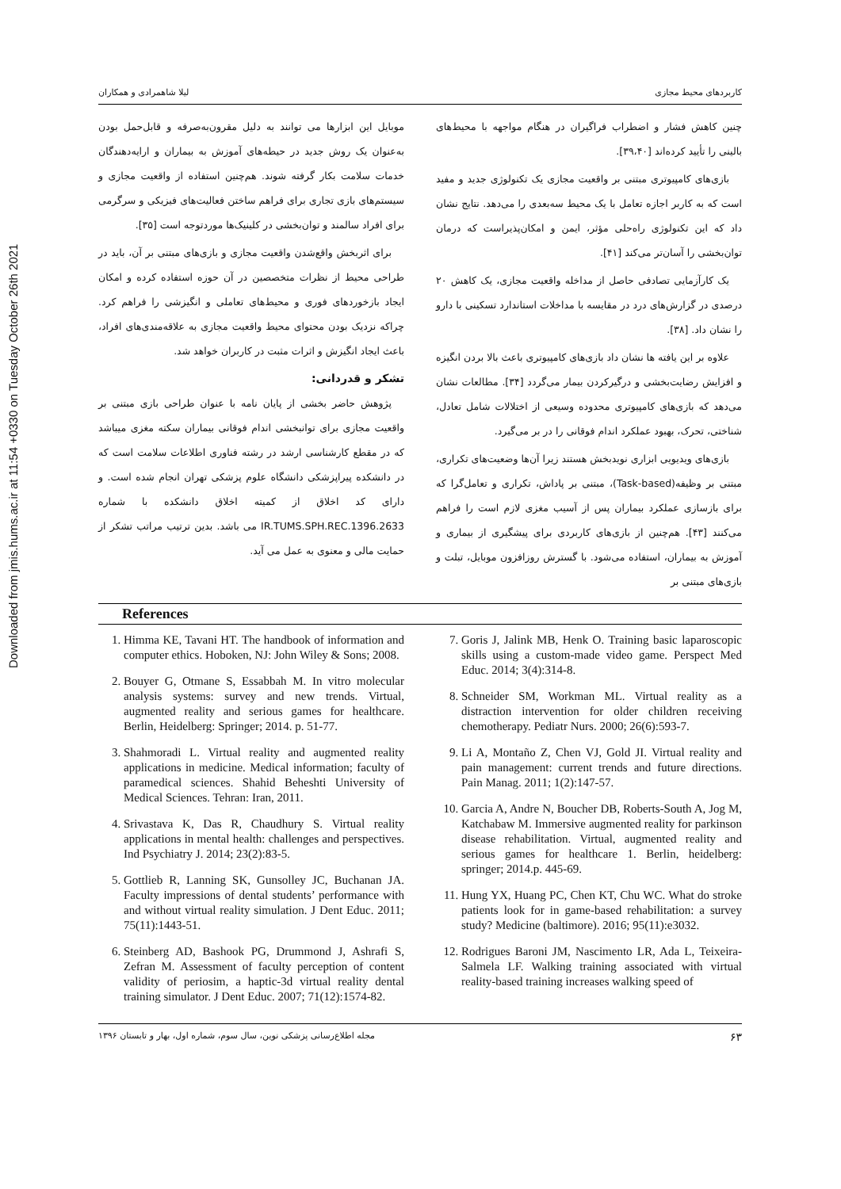Downloaded from jmis.hums.ac.ir at 11:54 +0330 on Tuesday October 26th 2021
کاربردهای محیط مجازی لیلا شاهمرادی و همکاران
چنین کاهش فشار و اضطراب فراگیران در هنگام مواجهه با محیط‌های بالینی را تأیید کرده‌اند [۳۹،۴۰].
بازی‌های کامپیوتری مبتنی بر واقعیت مجازی یک تکنولوژی جدید و مفید است که به کاربر اجازه تعامل با یک محیط سه‌بعدی را می‌دهد. نتایج نشان داد که این تکنولوژی راه‌حلی مؤثر، ایمن و امکان‌پذیراست که درمان توان‌بخشی را آسان‌تر می‌کند [۴۱].
یک کارآزمایی تصادفی حاصل از مداخله واقعیت مجازی، یک کاهش ۲۰ درصدی در گزارش‌های درد در مقایسه با مداخلات استاندارد تسکینی با دارو را نشان داد. [۳۸].
علاوه بر این یافته ها نشان داد بازی‌های کامپیوتری باعث بالا بردن انگیزه و افزایش رضایت‌بخشی و درگیرکردن بیمار می‌گردد [۳۴]. مطالعات نشان می‌دهد که بازی‌های کامپیوتری محدوده وسیعی از اختلالات شامل تعادل، شناختی، تحرک، بهبود عملکرد اندام فوقانی را در بر می‌گیرد.
بازی‌های ویدیویی ابزاری نویدبخش هستند زیرا آن‌ها وضعیت‌های تکراری، مبتنی بر وظیفه(Task-based)، مبتنی بر پاداش، تکراری و تعامل‌گرا که برای بازسازی عملکرد بیماران پس از آسیب مغزی لازم است را فراهم می‌کنند [۴۳]. هم‌چنین از بازی‌های کاربردی برای پیشگیری از بیماری و آموزش به بیماران، استفاده می‌شود. با گسترش روزافزون موبایل، تبلت و بازی‌های مبتنی بر
موبایل این ابزارها می توانند به دلیل مقرون‌به‌صرفه و قابل‌حمل بودن به‌عنوان یک روش جدید در حیطه‌های آموزش به بیماران و ارایه‌دهندگان خدمات سلامت بکار گرفته شوند. هم‌چنین استفاده از واقعیت مجازی و سیستم‌های بازی تجاری برای فراهم ساختن فعالیت‌های فیزیکی و سرگرمی برای افراد سالمند و توان‌بخشی در کلینیک‌ها موردتوجه است [۳۵].
برای اثربخش واقع‌شدن واقعیت مجازی و بازی‌های مبتنی بر آن، باید در طراحی محیط از نظرات متخصصین در آن حوزه استفاده کرده و امکان ایجاد بازخوردهای فوری و محیط‌های تعاملی و انگیزشی را فراهم کرد. چراکه نزدیک بودن محتوای محیط واقعیت مجازی به علاقه‌مندی‌های افراد، باعث ایجاد انگیزش و اثرات مثبت در کاربران خواهد شد.
تشکر و قدردانی:
پژوهش حاضر بخشی از پایان نامه با عنوان طراحی بازی مبتنی بر واقعیت مجازی برای توانبخشی اندام فوقانی بیماران سکته مغزی میباشد که در مقطع کارشناسی ارشد در رشته فناوری اطلاعات سلامت است که در دانشکده پیراپزشکی دانشگاه علوم پزشکی تهران انجام شده است. و دارای کد اخلاق از کمیته اخلاق دانشکده با شماره IR.TUMS.SPH.REC.1396.2633 می باشد. بدین ترتیب مراتب تشکر از حمایت مالی و معنوی به عمل می آید.
References
1. Himma KE, Tavani HT. The handbook of information and computer ethics. Hoboken, NJ: John Wiley & Sons; 2008.
2. Bouyer G, Otmane S, Essabbah M. In vitro molecular analysis systems: survey and new trends. Virtual, augmented reality and serious games for healthcare. Berlin, Heidelberg: Springer; 2014. p. 51-77.
3. Shahmoradi L. Virtual reality and augmented reality applications in medicine. Medical information; faculty of paramedical sciences. Shahid Beheshti University of Medical Sciences. Tehran: Iran, 2011.
4. Srivastava K, Das R, Chaudhury S. Virtual reality applications in mental health: challenges and perspectives. Ind Psychiatry J. 2014; 23(2):83-5.
5. Gottlieb R, Lanning SK, Gunsolley JC, Buchanan JA. Faculty impressions of dental students’ performance with and without virtual reality simulation. J Dent Educ. 2011; 75(11):1443-51.
6. Steinberg AD, Bashook PG, Drummond J, Ashrafi S, Zefran M. Assessment of faculty perception of content validity of periosim, a haptic-3d virtual reality dental training simulator. J Dent Educ. 2007; 71(12):1574-82.
7. Goris J, Jalink MB, Henk O. Training basic laparoscopic skills using a custom-made video game. Perspect Med Educ. 2014; 3(4):314-8.
8. Schneider SM, Workman ML. Virtual reality as a distraction intervention for older children receiving chemotherapy. Pediatr Nurs. 2000; 26(6):593-7.
9. Li A, Montaño Z, Chen VJ, Gold JI. Virtual reality and pain management: current trends and future directions. Pain Manag. 2011; 1(2):147-57.
10. Garcia A, Andre N, Boucher DB, Roberts-South A, Jog M, Katchabaw M. Immersive augmented reality for parkinson disease rehabilitation. Virtual, augmented reality and serious games for healthcare 1. Berlin, heidelberg: springer; 2014.p. 445-69.
11. Hung YX, Huang PC, Chen KT, Chu WC. What do stroke patients look for in game-based rehabilitation: a survey study? Medicine (baltimore). 2016; 95(11):e3032.
12. Rodrigues Baroni JM, Nascimento LR, Ada L, Teixeira-Salmela LF. Walking training associated with virtual reality-based training increases walking speed of
۶۳ مجله اطلاع‌رسانی پزشکی نوین، سال سوم، شماره اول، بهار و تابستان ۱۳۹۶